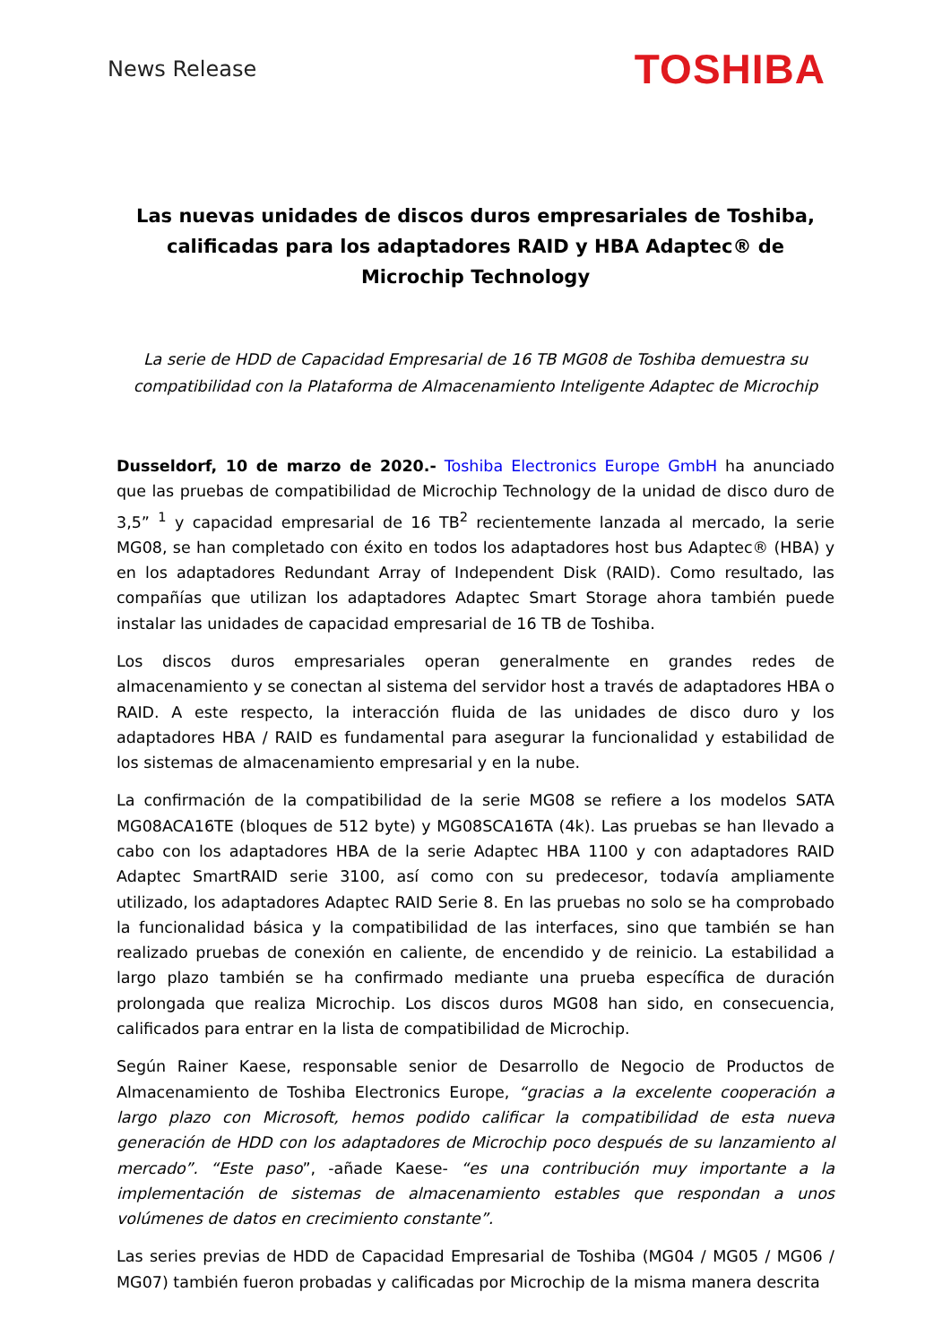News Release
TOSHIBA
Las nuevas unidades de discos duros empresariales de Toshiba, calificadas para los adaptadores RAID y HBA Adaptec® de Microchip Technology
La serie de HDD de Capacidad Empresarial de 16 TB MG08 de Toshiba demuestra su compatibilidad con la Plataforma de Almacenamiento Inteligente Adaptec de Microchip
Dusseldorf, 10 de marzo de 2020.- Toshiba Electronics Europe GmbH ha anunciado que las pruebas de compatibilidad de Microchip Technology de la unidad de disco duro de 3,5” <sup>1</sup> y capacidad empresarial de 16 TB<sup>2</sup> recientemente lanzada al mercado, la serie MG08, se han completado con éxito en todos los adaptadores host bus Adaptec® (HBA) y en los adaptadores Redundant Array of Independent Disk (RAID). Como resultado, las compañías que utilizan los adaptadores Adaptec Smart Storage ahora también puede instalar las unidades de capacidad empresarial de 16 TB de Toshiba.
Los discos duros empresariales operan generalmente en grandes redes de almacenamiento y se conectan al sistema del servidor host a través de adaptadores HBA o RAID. A este respecto, la interacción fluida de las unidades de disco duro y los adaptadores HBA / RAID es fundamental para asegurar la funcionalidad y estabilidad de los sistemas de almacenamiento empresarial y en la nube.
La confirmación de la compatibilidad de la serie MG08 se refiere a los modelos SATA MG08ACA16TE (bloques de 512 byte) y MG08SCA16TA (4k). Las pruebas se han llevado a cabo con los adaptadores HBA de la serie Adaptec HBA 1100 y con adaptadores RAID Adaptec SmartRAID serie 3100, así como con su predecesor, todavía ampliamente utilizado, los adaptadores Adaptec RAID Serie 8. En las pruebas no solo se ha comprobado la funcionalidad básica y la compatibilidad de las interfaces, sino que también se han realizado pruebas de conexión en caliente, de encendido y de reinicio. La estabilidad a largo plazo también se ha confirmado mediante una prueba específica de duración prolongada que realiza Microchip. Los discos duros MG08 han sido, en consecuencia, calificados para entrar en la lista de compatibilidad de Microchip.
Según Rainer Kaese, responsable senior de Desarrollo de Negocio de Productos de Almacenamiento de Toshiba Electronics Europe, “gracias a la excelente cooperación a largo plazo con Microsoft, hemos podido calificar la compatibilidad de esta nueva generación de HDD con los adaptadores de Microchip poco después de su lanzamiento al mercado”. “Este paso”, -añade Kaese- “es una contribución muy importante a la implementación de sistemas de almacenamiento estables que respondan a unos volúmenes de datos en crecimiento constante”.
Las series previas de HDD de Capacidad Empresarial de Toshiba (MG04 / MG05 / MG06 / MG07) también fueron probadas y calificadas por Microchip de la misma manera descrita